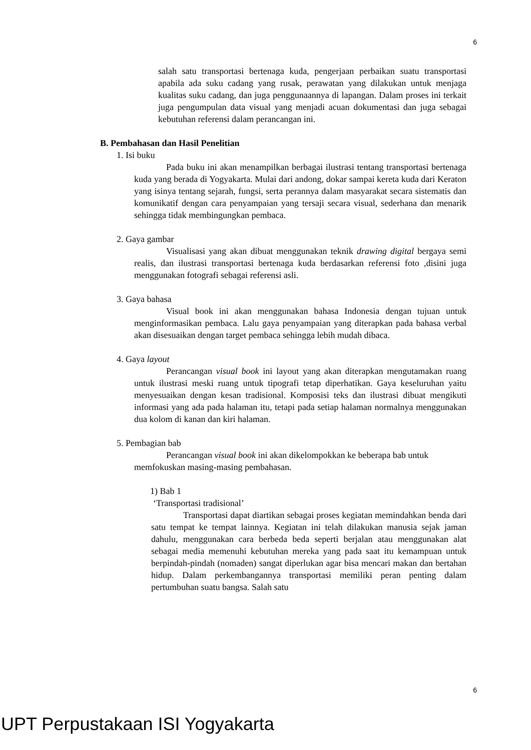6
salah satu transportasi bertenaga kuda, pengerjaan perbaikan suatu transportasi apabila ada suku cadang yang rusak, perawatan yang dilakukan untuk menjaga kualitas suku cadang, dan juga penggunaannya di lapangan. Dalam proses ini terkait juga pengumpulan data visual yang menjadi acuan dokumentasi dan juga sebagai kebutuhan referensi dalam perancangan ini.
B. Pembahasan dan Hasil Penelitian
1. Isi buku
Pada buku ini akan menampilkan berbagai ilustrasi tentang transportasi bertenaga kuda yang berada di Yogyakarta. Mulai dari andong, dokar sampai kereta kuda dari Keraton yang isinya tentang sejarah, fungsi, serta perannya dalam masyarakat secara sistematis dan komunikatif dengan cara penyampaian yang tersaji secara visual, sederhana dan menarik sehingga tidak membingungkan pembaca.
2. Gaya gambar
Visualisasi yang akan dibuat menggunakan teknik drawing digital bergaya semi realis, dan ilustrasi transportasi bertenaga kuda berdasarkan referensi foto ,disini juga menggunakan fotografi sebagai referensi asli.
3. Gaya bahasa
Visual book ini akan menggunakan bahasa Indonesia dengan tujuan untuk menginformasikan pembaca. Lalu gaya penyampaian yang diterapkan pada bahasa verbal akan disesuaikan dengan target pembaca sehingga lebih mudah dibaca.
4. Gaya layout
Perancangan visual book ini layout yang akan diterapkan mengutamakan ruang untuk ilustrasi meski ruang untuk tipografi tetap diperhatikan. Gaya keseluruhan yaitu menyesuaikan dengan kesan tradisional. Komposisi teks dan ilustrasi dibuat mengikuti informasi yang ada pada halaman itu, tetapi pada setiap halaman normalnya menggunakan dua kolom di kanan dan kiri halaman.
5. Pembagian bab
Perancangan visual book ini akan dikelompokkan ke beberapa bab untuk memfokuskan masing-masing pembahasan.
1) Bab 1
‘Transportasi tradisional’
Transportasi dapat diartikan sebagai proses kegiatan memindahkan benda dari satu tempat ke tempat lainnya. Kegiatan ini telah dilakukan manusia sejak jaman dahulu, menggunakan cara berbeda beda seperti berjalan atau menggunakan alat sebagai media memenuhi kebutuhan mereka yang pada saat itu kemampuan untuk berpindah-pindah (nomaden) sangat diperlukan agar bisa mencari makan dan bertahan hidup. Dalam perkembangannya transportasi memiliki peran penting dalam pertumbuhan suatu bangsa. Salah satu
6
UPT Perpustakaan ISI Yogyakarta